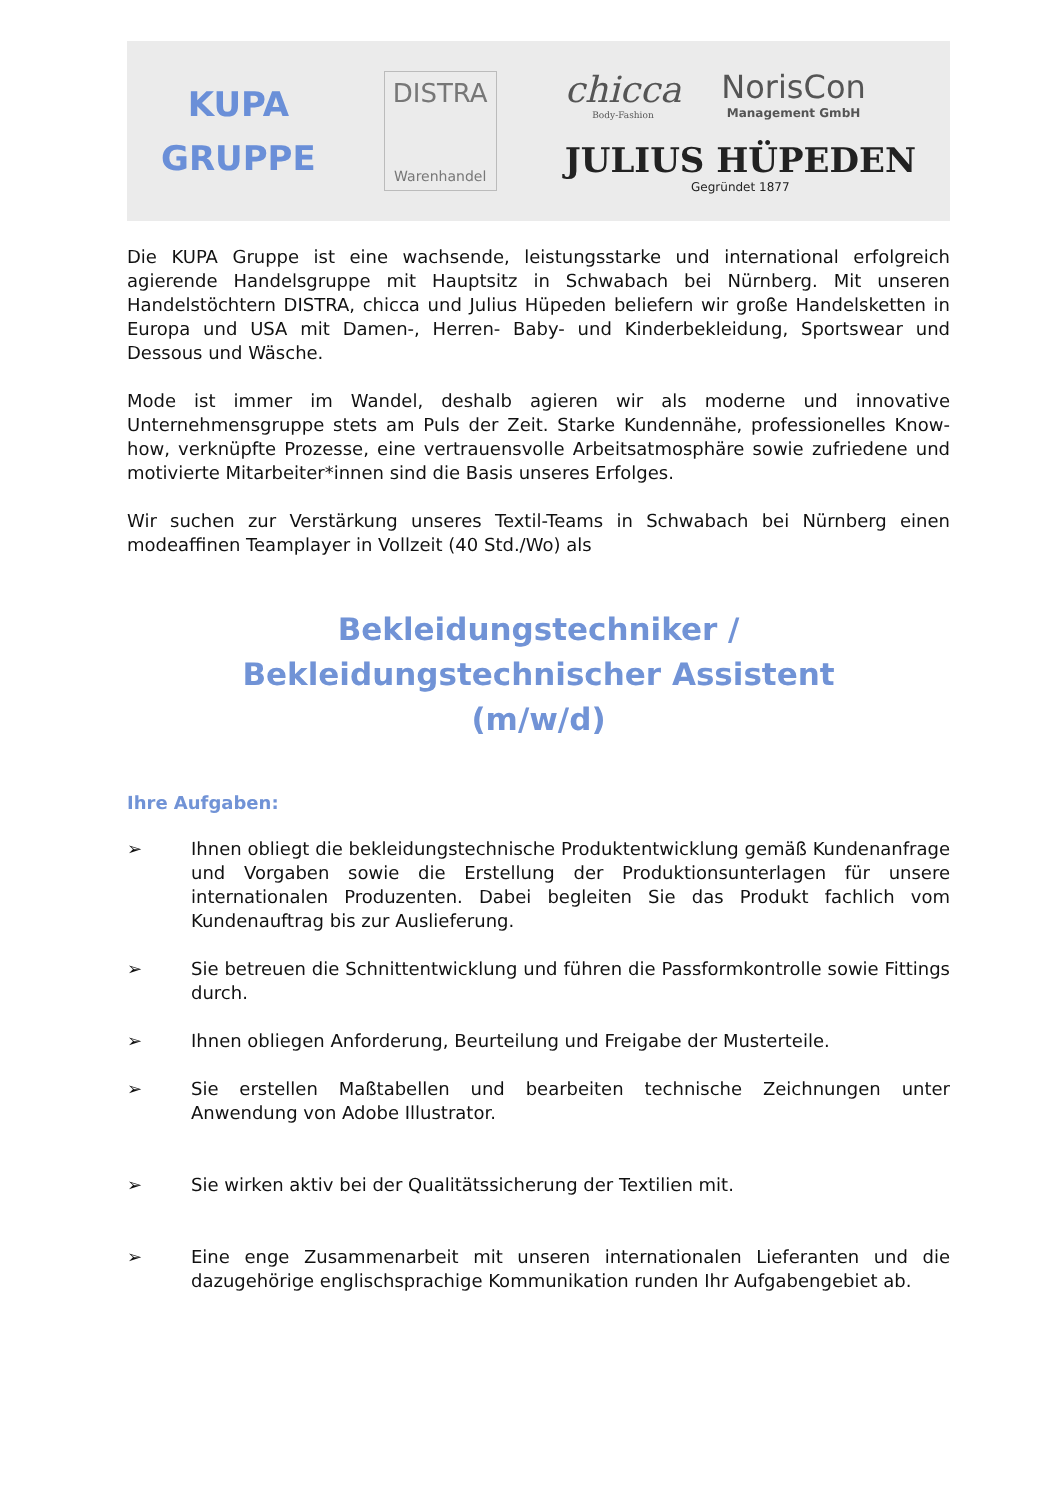KUPA
GRUPPE
DISTRA
Warenhandel
chicca
Body-Fashion
NorisCon
Management GmbH
JULIUS HÜPEDEN
Gegründet 1877
Die KUPA Gruppe ist eine wachsende, leistungsstarke und international erfolgreich agierende Handelsgruppe mit Hauptsitz in Schwabach bei Nürnberg. Mit unseren Handelstöchtern DISTRA, chicca und Julius Hüpeden beliefern wir große Handelsketten in Europa und USA mit Damen-, Herren- Baby- und Kinderbekleidung, Sportswear und Dessous und Wäsche.
Mode ist immer im Wandel, deshalb agieren wir als moderne und innovative Unternehmensgruppe stets am Puls der Zeit. Starke Kundennähe, professionelles Know-how, verknüpfte Prozesse, eine vertrauensvolle Arbeitsatmosphäre sowie zufriedene und motivierte Mitarbeiter*innen sind die Basis unseres Erfolges.
Wir suchen zur Verstärkung unseres Textil-Teams in Schwabach bei Nürnberg einen modeaffinen Teamplayer in Vollzeit (40 Std./Wo) als
Bekleidungstechniker /
Bekleidungstechnischer Assistent
(m/w/d)
Ihre Aufgaben:
➢ Ihnen obliegt die bekleidungstechnische Produktentwicklung gemäß Kundenanfrage und Vorgaben sowie die Erstellung der Produktionsunterlagen für unsere internationalen Produzenten. Dabei begleiten Sie das Produkt fachlich vom Kundenauftrag bis zur Auslieferung.
➢ Sie betreuen die Schnittentwicklung und führen die Passformkontrolle sowie Fittings durch.
➢ Ihnen obliegen Anforderung, Beurteilung und Freigabe der Musterteile.
➢ Sie erstellen Maßtabellen und bearbeiten technische Zeichnungen unter Anwendung von Adobe Illustrator.
➢ Sie wirken aktiv bei der Qualitätssicherung der Textilien mit.
➢ Eine enge Zusammenarbeit mit unseren internationalen Lieferanten und die dazugehörige englischsprachige Kommunikation runden Ihr Aufgabengebiet ab.